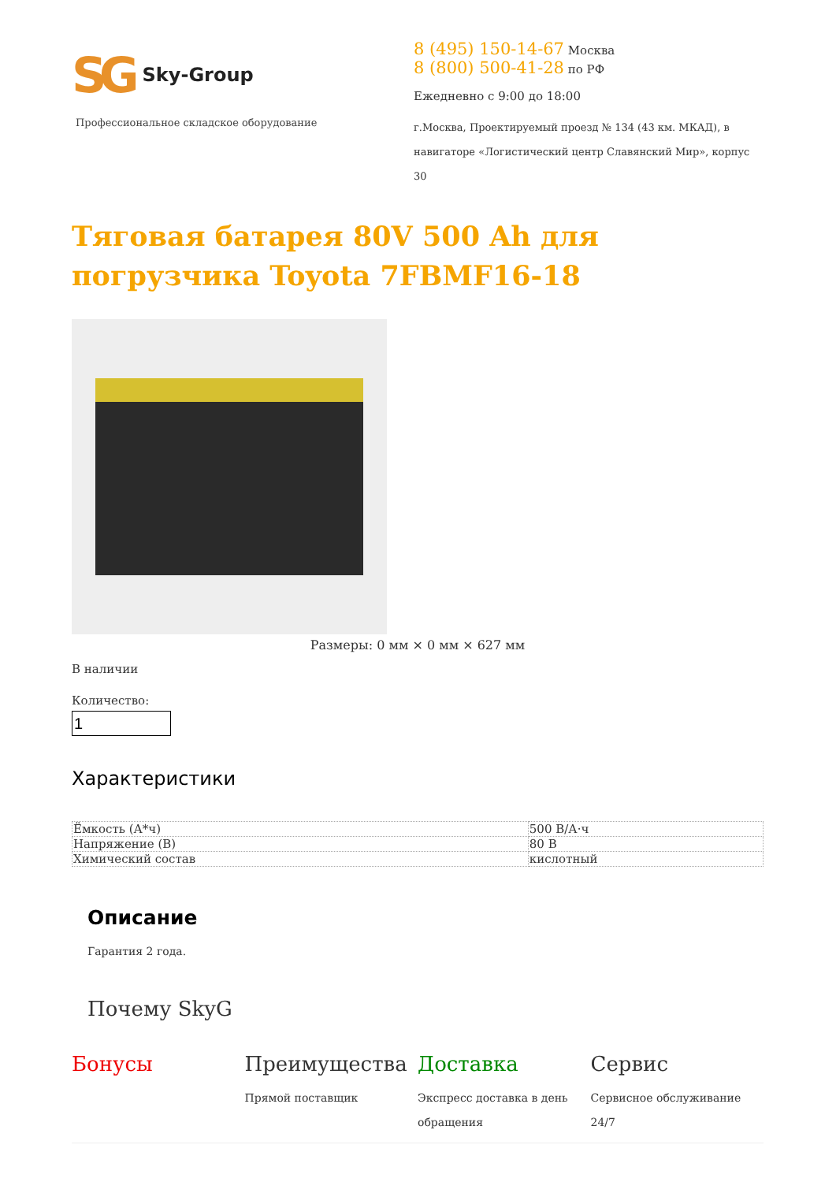SG Sky-Group
Профессиональное складское оборудование
8 (495) 150-14-67 Москва
8 (800) 500-41-28 по РФ
Ежедневно с 9:00 до 18:00
г.Москва, Проектируемый проезд № 134 (43 км. МКАД), в навигаторе «Логистический центр Славянский Мир», корпус 30
Тяговая батарея 80V 500 Ah для погрузчика Toyota 7FBMF16-18
Размеры: 0 мм × 0 мм × 627 мм
В наличии
Количество:
Характеристики
| Ёмкость (А*ч) | 500 В/А·ч |
| Напряжение (В) | 80 В |
| Химический состав | кислотный |
Описание
Гарантия 2 года.
Почему SkyG
Бонусы Преимущества
Прямой поставщик
Доставка
Экспресс доставка в день обращения
Сервис
Сервисное обслуживание 24/7